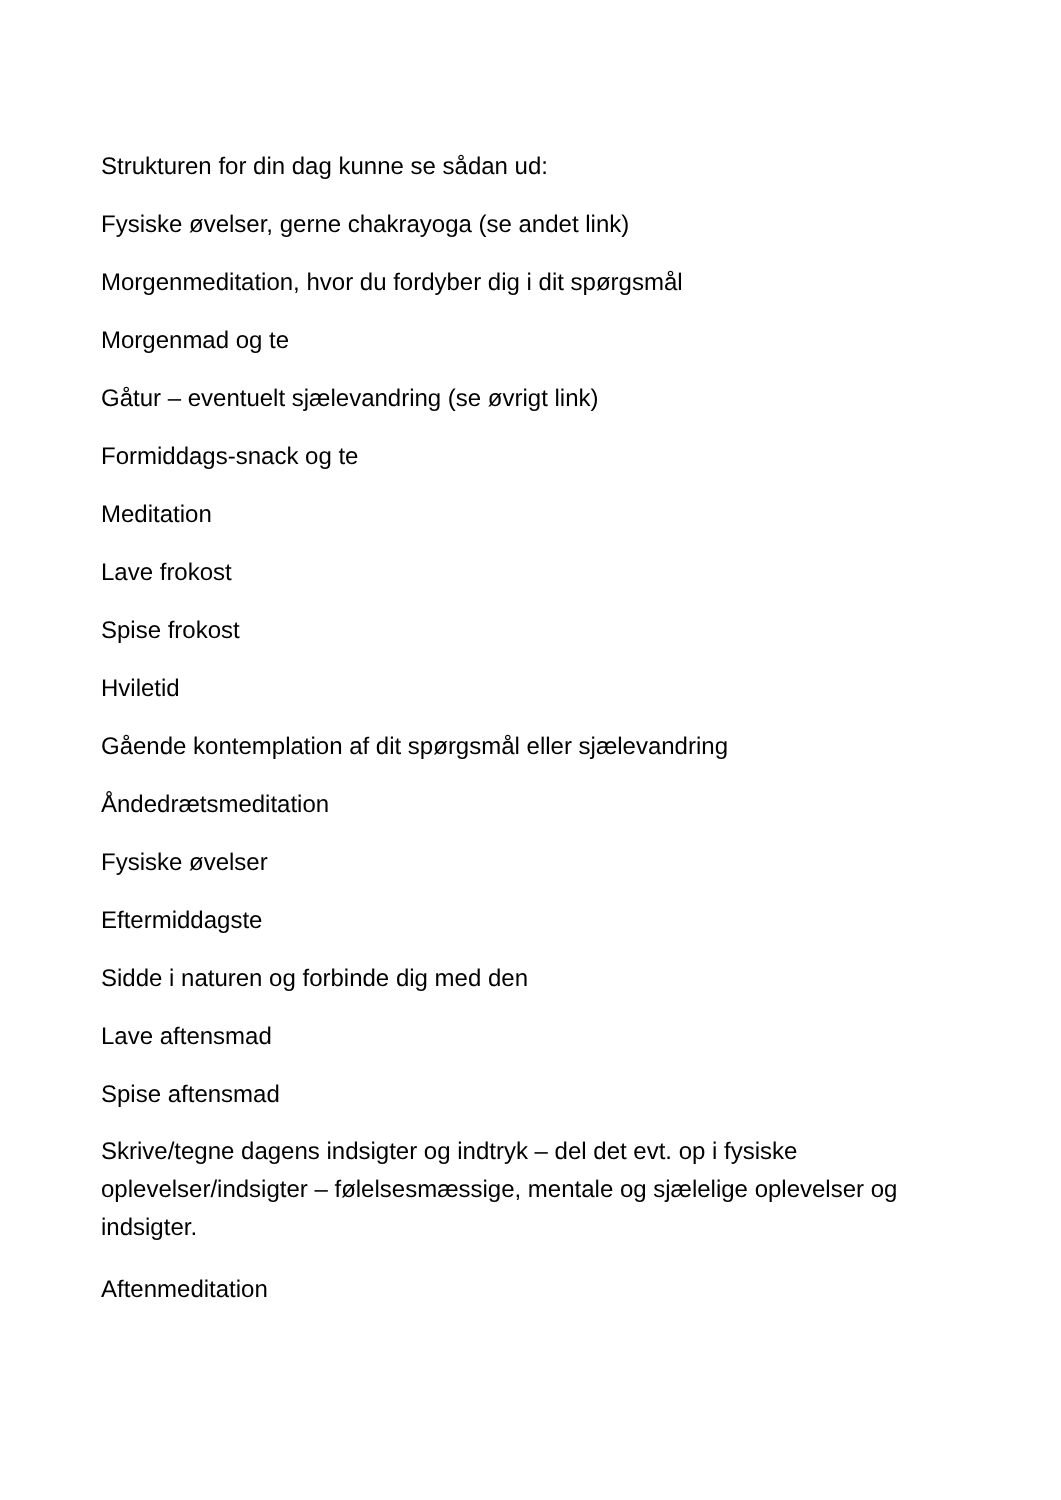Strukturen for din dag kunne se sådan ud:
Fysiske øvelser, gerne chakrayoga (se andet link)
Morgenmeditation, hvor du fordyber dig i dit spørgsmål
Morgenmad og te
Gåtur – eventuelt sjælevandring (se øvrigt link)
Formiddags-snack og te
Meditation
Lave frokost
Spise frokost
Hviletid
Gående kontemplation af dit spørgsmål eller sjælevandring
Åndedrætsmeditation
Fysiske øvelser
Eftermiddagste
Sidde i naturen og forbinde dig med den
Lave aftensmad
Spise aftensmad
Skrive/tegne dagens indsigter og indtryk – del det evt. op i fysiske oplevelser/indsigter – følelsesmæssige, mentale og sjælelige oplevelser og indsigter.
Aftenmeditation